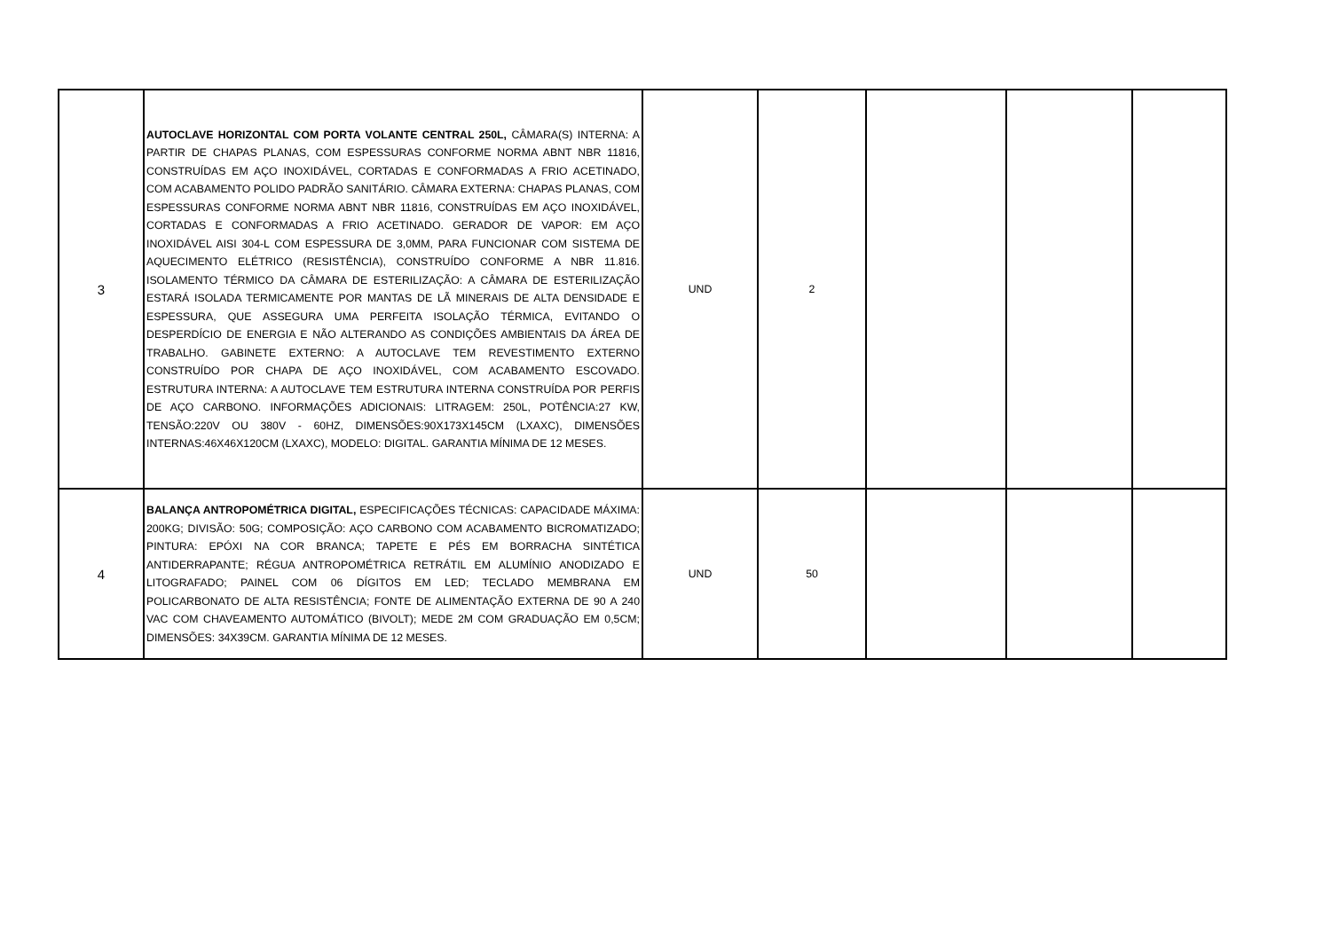| 3 | AUTOCLAVE HORIZONTAL COM PORTA VOLANTE CENTRAL 250L, CÂMARA(S) INTERNA: A PARTIR DE CHAPAS PLANAS, COM ESPESSURAS CONFORME NORMA ABNT NBR 11816, CONSTRUÍDAS EM AÇO INOXIDÁVEL, CORTADAS E CONFORMADAS A FRIO ACETINADO, COM ACABAMENTO POLIDO PADRÃO SANITÁRIO. CÂMARA EXTERNA: CHAPAS PLANAS, COM ESPESSURAS CONFORME NORMA ABNT NBR 11816, CONSTRUÍDAS EM AÇO INOXIDÁVEL, CORTADAS E CONFORMADAS A FRIO ACETINADO. GERADOR DE VAPOR: EM AÇO INOXIDÁVEL AISI 304-L COM ESPESSURA DE 3,0MM, PARA FUNCIONAR COM SISTEMA DE AQUECIMENTO ELÉTRICO (RESISTÊNCIA), CONSTRUÍDO CONFORME A NBR 11.816. ISOLAMENTO TÉRMICO DA CÂMARA DE ESTERILIZAÇÃO: A CÂMARA DE ESTERILIZAÇÃO ESTARÁ ISOLADA TERMICAMENTE POR MANTAS DE LÃ MINERAIS DE ALTA DENSIDADE E ESPESSURA, QUE ASSEGURA UMA PERFEITA ISOLAÇÃO TÉRMICA, EVITANDO O DESPERDÍCIO DE ENERGIA E NÃO ALTERANDO AS CONDIÇÕES AMBIENTAIS DA ÁREA DE TRABALHO. GABINETE EXTERNO: A AUTOCLAVE TEM REVESTIMENTO EXTERNO CONSTRUÍDO POR CHAPA DE AÇO INOXIDÁVEL, COM ACABAMENTO ESCOVADO. ESTRUTURA INTERNA: A AUTOCLAVE TEM ESTRUTURA INTERNA CONSTRUÍDA POR PERFIS DE AÇO CARBONO. INFORMAÇÕES ADICIONAIS: LITRAGEM: 250L, POTÊNCIA:27 KW, TENSÃO:220V OU 380V - 60HZ, DIMENSÕES:90X173X145CM (LXAXC), DIMENSÕES INTERNAS:46X46X120CM (LXAXC), MODELO: DIGITAL. GARANTIA MÍNIMA DE 12 MESES. | UND | 2 | | | |
| 4 | BALANÇA ANTROPOMÉTRICA DIGITAL, ESPECIFICAÇÕES TÉCNICAS: CAPACIDADE MÁXIMA: 200KG; DIVISÃO: 50G; COMPOSIÇÃO: AÇO CARBONO COM ACABAMENTO BICROMATIZADO; PINTURA: EPÓXI NA COR BRANCA; TAPETE E PÉS EM BORRACHA SINTÉTICA ANTIDERRAPANTE; RÉGUA ANTROPOMÉTRICA RETRÁTIL EM ALUMÍNIO ANODIZADO E LITOGRAFADO; PAINEL COM 06 DÍGITOS EM LED; TECLADO MEMBRANA EM POLICARBONATO DE ALTA RESISTÊNCIA; FONTE DE ALIMENTAÇÃO EXTERNA DE 90 A 240 VAC COM CHAVEAMENTO AUTOMÁTICO (BIVOLT); MEDE 2M COM GRADUAÇÃO EM 0,5CM; DIMENSÕES: 34X39CM. GARANTIA MÍNIMA DE 12 MESES. | UND | 50 | | | |